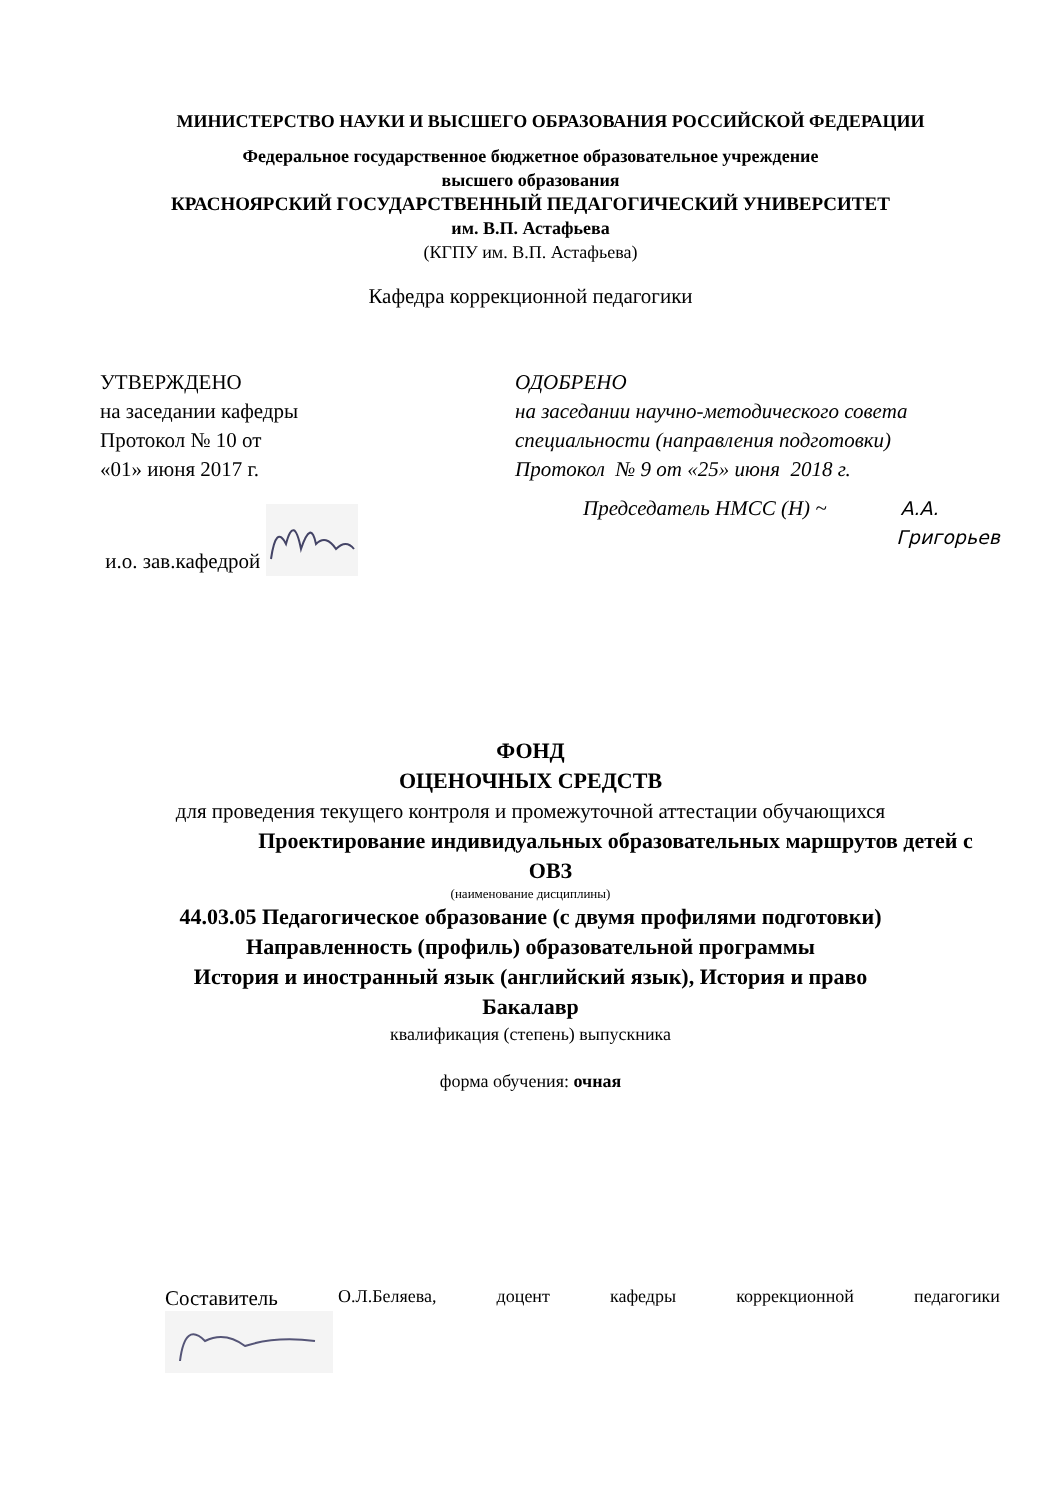МИНИСТЕРСТВО НАУКИ И ВЫСШЕГО ОБРАЗОВАНИЯ РОССИЙСКОЙ ФЕДЕРАЦИИ
Федеральное государственное бюджетное образовательное учреждение
высшего образования
КРАСНОЯРСКИЙ ГОСУДАРСТВЕННЫЙ ПЕДАГОГИЧЕСКИЙ УНИВЕРСИТЕТ
им. В.П. Астафьева
(КГПУ им. В.П. Астафьева)
Кафедра коррекционной педагогики
УТВЕРЖДЕНО
на заседании кафедры
Протокол № 10 от
«01» июня 2017 г.
и.о. зав.кафедрой
ОДОБРЕНО
на заседании научно-методического совета
специальности (направления подготовки)
Протокол № 9 от «25» июня 2018 г.
Председатель НМСС (Н) ~ А.А.
Григорьев
ФОНД
ОЦЕНОЧНЫХ СРЕДСТВ
для проведения текущего контроля и промежуточной аттестации обучающихся
Проектирование индивидуальных образовательных маршрутов детей с
ОВЗ
(наименование дисциплины)
44.03.05 Педагогическое образование (с двумя профилями подготовки)
Направленность (профиль) образовательной программы
История и иностранный язык (английский язык), История и право
Бакалавр
квалификация (степень) выпускника
форма обучения: очная
Составитель О.Л.Беляева, доцент кафедры коррекционной педагогики